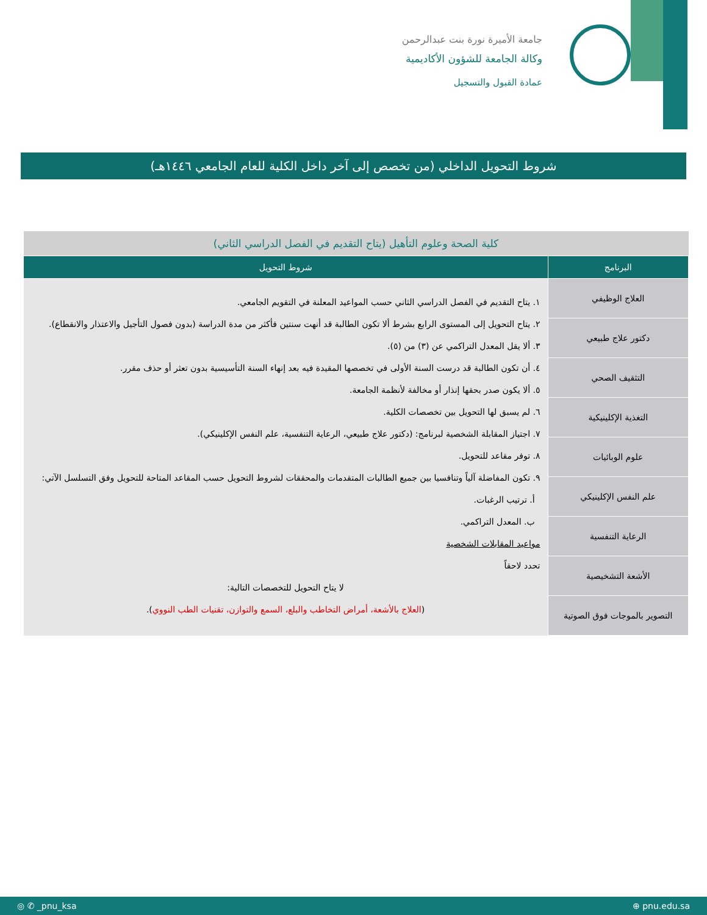جامعة الأميرة نورة بنت عبدالرحمن
وكالة الجامعة للشؤون الأكاديمية
عمادة القبول والتسجيل
شروط التحويل الداخلي (من تخصص إلى آخر داخل الكلية للعام الجامعي ١٤٤٦هـ)
| كلية الصحة وعلوم التأهيل (يتاح التقديم في الفصل الدراسي الثاني) | |
| البرنامج | شروط التحويل |
| العلاج الوظيفي | ١. يتاح التقديم في الفصل الدراسي الثاني حسب المواعيد المعلنة في التقويم الجامعي. ٢. يتاح التحويل إلى المستوى الرابع بشرط ألا تكون الطالبة قد أنهت سنتين فأكثر من مدة الدراسة (بدون فصول التأجيل والاعتذار والانقطاع). ٣. ألا يقل المعدل التراكمي عن (٣) من (٥). ٤. أن تكون الطالبة قد درست السنة الأولى في تخصصها المقيدة فيه بعد إنهاء السنة التأسيسية بدون تعثر أو حذف مقرر. ٥. ألا يكون صدر بحقها إنذار أو مخالفة لأنظمة الجامعة. ٦. لم يسبق لها التحويل بين تخصصات الكلية. ٧. اجتياز المقابلة الشخصية لبرنامج: (دكتور علاج طبيعي، الرعاية التنفسية، علم النفس الإكلينيكي). ٨. توفر مقاعد للتحويل. ٩. تكون المفاضلة آلياً وتنافسيا بين جميع الطالبات المتقدمات والمحققات لشروط التحويل حسب المقاعد المتاحة للتحويل وفق التسلسل الآتي: أ. ترتيب الرغبات. ب. المعدل التراكمي. مواعيد المقابلات الشخصية تحدد لاحقاً لا يتاح التحويل للتخصصات التالية: ( العلاج بالأشعة، أمراض التخاطب والبلع، السمع والتوازن، تقنيات الطب النووي ). |
| دكتور علاج طبيعي | |
| التثقيف الصحي | |
| التغذية الإكلينيكية | |
| علوم الوبائيات | |
| علم النفس الإكلينيكي | |
| الرعاية التنفسية | |
| الأشعة التشخيصية | |
| التصوير بالموجات فوق الصوتية | |
◎ ✆ _pnu_ksa ⊕ pnu.edu.sa